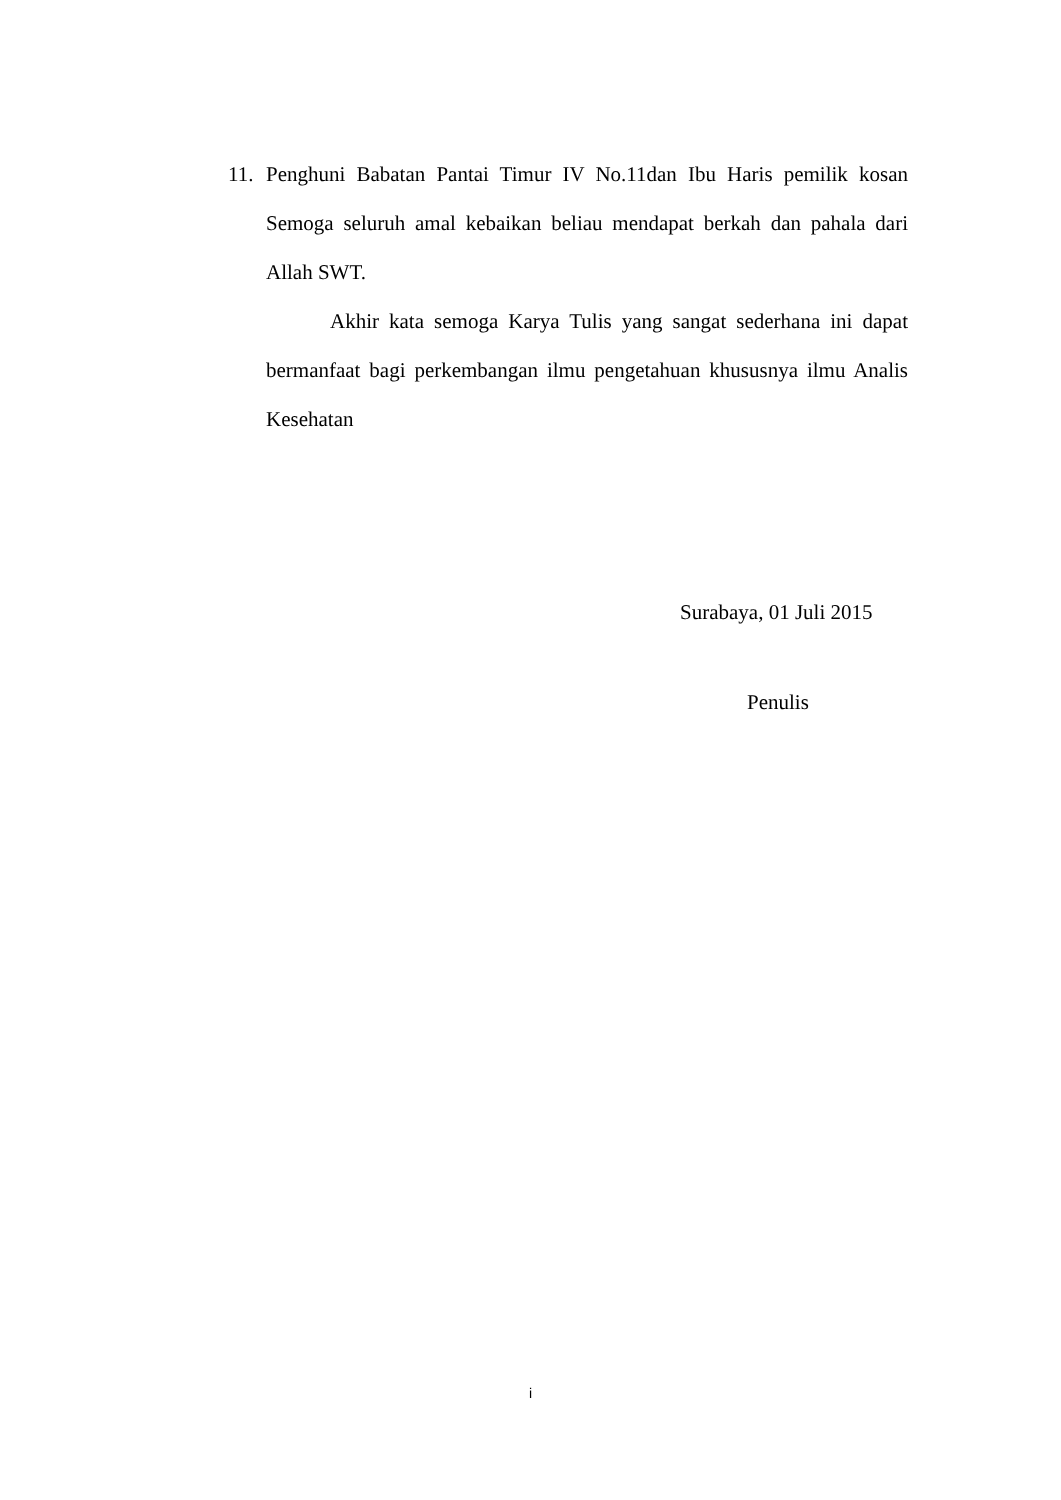11. Penghuni Babatan Pantai Timur IV No.11dan Ibu Haris pemilik kosan Semoga seluruh amal kebaikan beliau mendapat berkah dan pahala dari Allah SWT.
Akhir kata semoga Karya Tulis yang sangat sederhana ini dapat bermanfaat bagi perkembangan ilmu pengetahuan khususnya ilmu Analis Kesehatan
Surabaya, 01 Juli 2015
Penulis
i